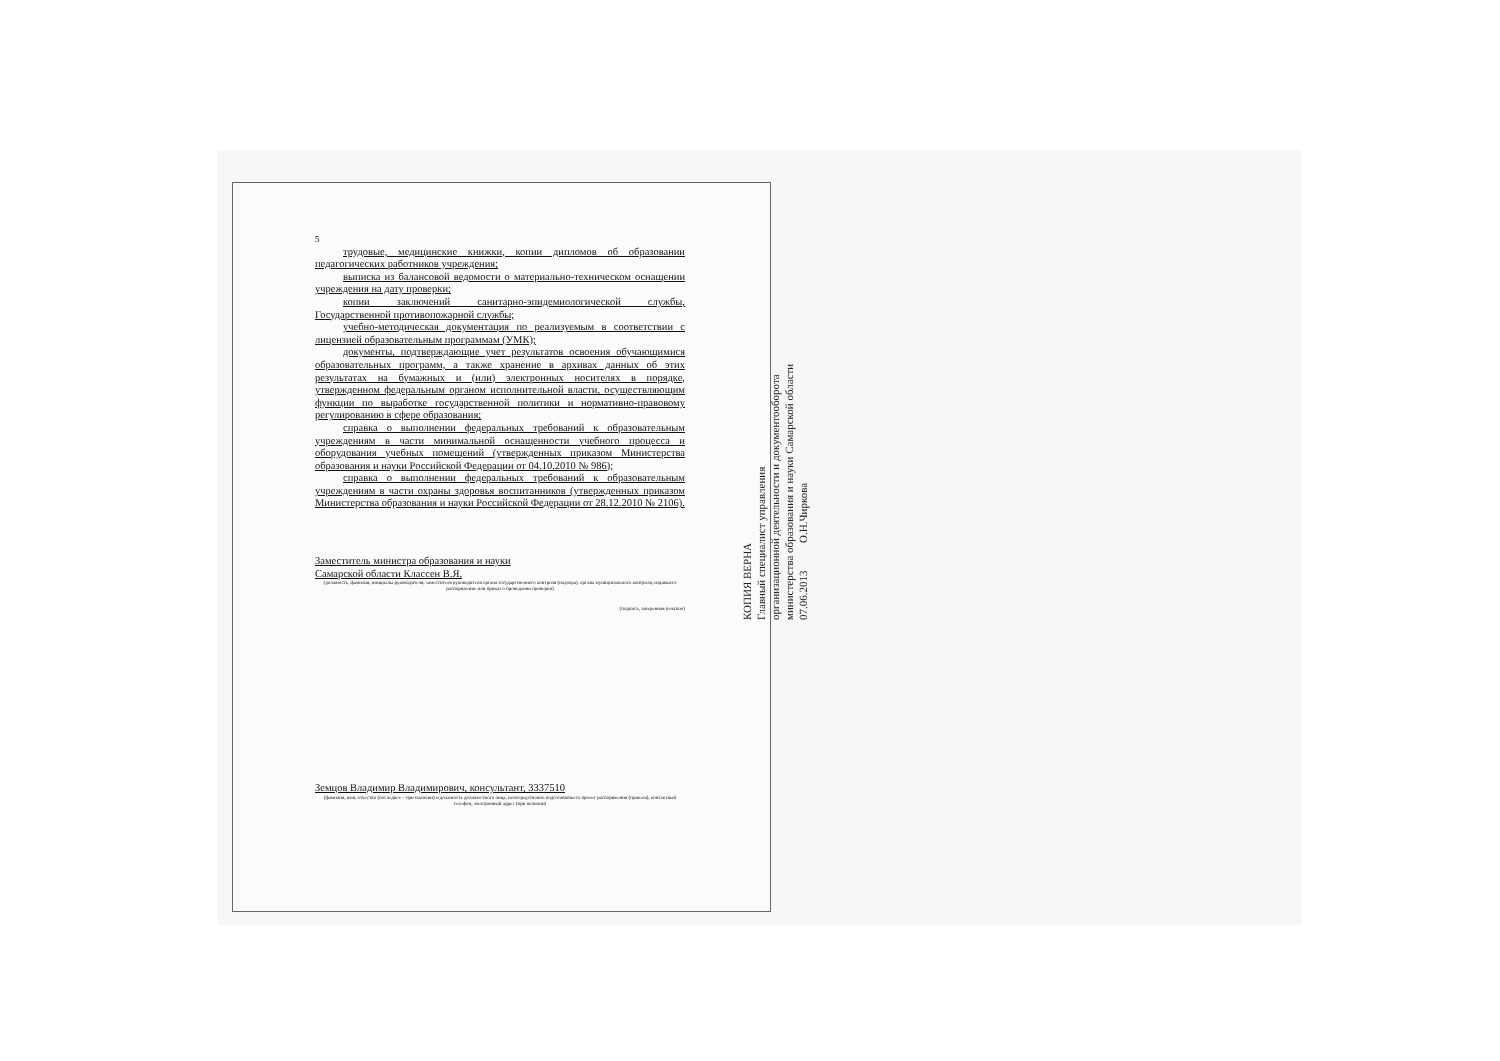5
трудовые, медицинские книжки, копии дипломов об образовании педагогических работников учреждения;
выписка из балансовой ведомости о материально-техническом оснащении учреждения на дату проверки;
копии заключений санитарно-эпидемиологической службы, Государственной противопожарной службы;
учебно-методическая документация по реализуемым в соответствии с лицензией образовательным программам (УМК);
документы, подтверждающие учет результатов освоения обучающимися образовательных программ, а также хранение в архивах данных об этих результатах на бумажных и (или) электронных носителях в порядке, утвержденном федеральным органом исполнительной власти, осуществляющим функции по выработке государственной политики и нормативно-правовому регулированию в сфере образования;
справка о выполнении федеральных требований к образовательным учреждениям в части минимальной оснащенности учебного процесса и оборудования учебных помещений (утвержденных приказом Министерства образования и науки Российской Федерации от 04.10.2010 № 986);
справка о выполнении федеральных требований к образовательным учреждениям в части охраны здоровья воспитанников (утвержденных приказом Министерства образования и науки Российской Федерации от 28.12.2010 № 2106).
Заместитель министра образования и науки
Самарской области Классен В.Я.
(должность, фамилия, инициалы руководителя, заместителя руководителя органа государственного контроля (надзора), органа муниципального контроля, издавшего распоряжение или приказ о проведении проверки)
(подпись, заверенная печатью)
Земцов Владимир Владимирович, консультант, 3337510
(фамилия, имя, отчество (последнее – при наличии) и должность должностного лица, непосредственно подготовившего проект распоряжения (приказа), контактный телефон, электронный адрес (при наличии)
КОПИЯ ВЕРНА
Главный специалист управления
организационной деятельности и документооборота
министерства образования и науки Самарской области
07.06.2013 О.Н.Чиркова